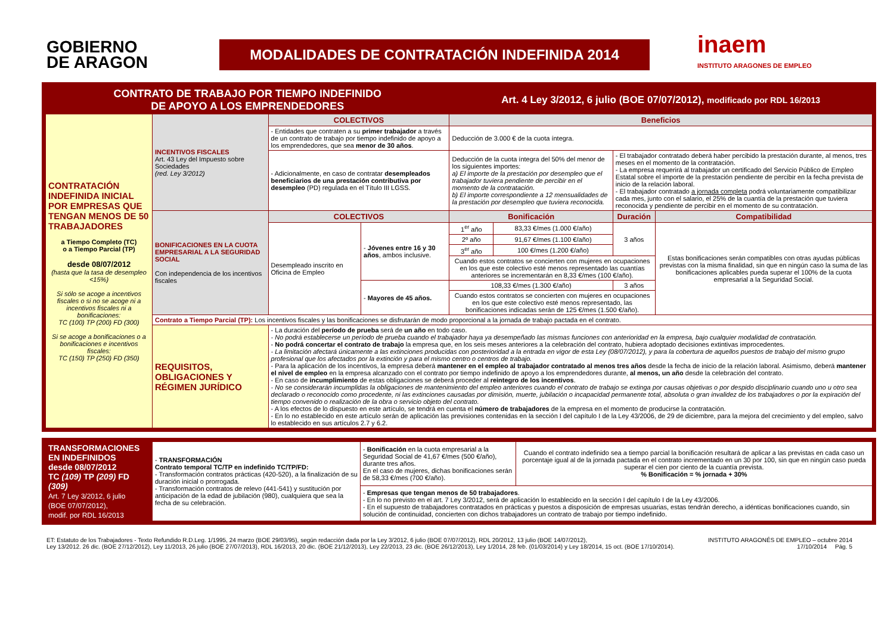GOBIERNO
DE ARAGON
MODALIDADES DE CONTRATACIÓN INDEFINIDA 2014
inaem
INSTITUTO ARAGONES DE EMPLEO
| CONTRATO DE TRABAJO POR TIEMPO INDEFINIDO DE APOYO A LOS EMPRENDEDORES | | | | Art. 4 Ley 3/2012, 6 julio (BOE 07/07/2012), modificado por RDL 16/2013 | | | |
| CONTRATACIÓN INDEFINIDA INICIAL POR EMPRESAS QUE TENGAN MENOS DE 50 TRABAJADORES a Tiempo Completo (TC) o a Tiempo Parcial (TP) desde 08/07/2012 (hasta que la tasa de desempleo <15%) Si sólo se acoge a incentivos fiscales o si no se acoge ni a incentivos fiscales ni a bonificaciones: TC (100) TP (200) FD (300) Si se acoge a bonificaciones o a bonificaciones e incentivos fiscales: TC (150) TP (250) FD (350) | INCENTIVOS FISCALES Art. 43 Ley del Impuesto sobre Sociedades (red. Ley 3/2012) | COLECTIVOS | | Beneficios | | | |
| | | - Entidades que contraten a su primer trabajador a través de un contrato de trabajo por tiempo indefinido de apoyo a los emprendedores, que sea menor de 30 años . | | Deducción de 3.000 € de la cuota íntegra. | | | |
| | | - Adicionalmente, en caso de contratar desempleados beneficiarios de una prestación contributiva por desempleo (PD) regulada en el Título III LGSS. | | Deducción de la cuota íntegra del 50% del menor de los siguientes importes: a) El importe de la prestación por desempleo que el trabajador tuviera pendiente de percibir en el momento de la contratación. b) El importe correspondiente a 12 mensualidades de la prestación por desempleo que tuviera reconocida. | | - El trabajador contratado deberá haber percibido la prestación durante, al menos, tres meses en el momento de la contratación. - La empresa requerirá al trabajador un certificado del Servicio Público de Empleo Estatal sobre el importe de la prestación pendiente de percibir en la fecha prevista de inicio de la relación laboral. - El trabajador contratado a jornada completa podrá voluntariamente compatibilizar cada mes, junto con el salario, el 25% de la cuantía de la prestación que tuviera reconocida y pendiente de percibir en el momento de su contratación. | |
| | BONIFICACIONES EN LA CUOTA EMPRESARIAL A LA SEGURIDAD SOCIAL Con independencia de los incentivos fiscales | COLECTIVOS | | Bonificación | | Duración | Compatibilidad |
| | | Desempleado inscrito en Oficina de Empleo | - Jóvenes entre 16 y 30 años , ambos inclusive. | 1<sup>er</sup> año | 83,33 €/mes (1.000 €/año) | 3 años | Estas bonificaciones serán compatibles con otras ayudas públicas previstas con la misma finalidad, sin que en ningún caso la suma de las bonificaciones aplicables pueda superar el 100% de la cuota empresarial a la Seguridad Social. |
| | | | | 2º año | 91,67 €/mes (1.100 €/año) | | |
| | | | | 3<sup>er</sup> año | 100 €/mes (1.200 €/año) | | |
| | | | | Cuando estos contratos se concierten con mujeres en ocupaciones en los que este colectivo esté menos representado las cuantías anteriores se incrementarán en 8,33 €/mes (100 €/año). | | | |
| | | | - Mayores de 45 años. | 108,33 €/mes (1.300 €/año) | | 3 años | |
| | | | | Cuando estos contratos se concierten con mujeres en ocupaciones en los que este colectivo esté menos representado, las bonificaciones indicadas serán de 125 €/mes (1.500 €/año). | | | |
| | Contrato a Tiempo Parcial (TP): Los incentivos fiscales y las bonificaciones se disfrutarán de modo proporcional a la jornada de trabajo pactada en el contrato. | | | | | | |
| | REQUISITOS, OBLIGACIONES Y RÉGIMEN JURÍDICO | - La duración del período de prueba será de un año en todo caso. - No podrá establecerse un período de prueba cuando el trabajador haya ya desempeñado las mismas funciones con anterioridad en la empresa, bajo cualquier modalidad de contratación. - No podrá concertar el contrato de trabajo la empresa que, en los seis meses anteriores a la celebración del contrato, hubiera adoptado decisiones extintivas improcedentes. - La limitación afectará únicamente a las extinciones producidas con posterioridad a la entrada en vigor de esta Ley (08/07/2012), y para la cobertura de aquellos puestos de trabajo del mismo grupo profesional que los afectados por la extinción y para el mismo centro o centros de trabajo. - Para la aplicación de los incentivos, la empresa deberá mantener en el empleo al trabajador contratado al menos tres años desde la fecha de inicio de la relación laboral. Asimismo, deberá mantener el nivel de empleo en la empresa alcanzado con el contrato por tiempo indefinido de apoyo a los emprendedores durante, al menos, un año desde la celebración del contrato. - En caso de incumplimiento de estas obligaciones se deberá proceder al reintegro de los incentivos . - No se considerarán incumplidas la obligaciones de mantenimiento del empleo anteriores cuando el contrato de trabajo se extinga por causas objetivas o por despido disciplinario cuando uno u otro sea declarado o reconocido como procedente, ni las extinciones causadas por dimisión, muerte, jubilación o incapacidad permanente total, absoluta o gran invalidez de los trabajadores o por la expiración del tiempo convenido o realización de la obra o servicio objeto del contrato. - A los efectos de lo dispuesto en este artículo, se tendrá en cuenta el número de trabajadores de la empresa en el momento de producirse la contratación. - En lo no establecido en este artículo serán de aplicación las previsiones contenidas en la sección I del capítulo I de la Ley 43/2006, de 29 de diciembre, para la mejora del crecimiento y del empleo, salvo lo establecido en sus artículos 2.7 y 6.2. | | | | | |
| TRANSFORMACIONES EN INDEFINIDOS desde 08/07/2012 TC (109) TP (209) FD (309) Art. 7 Ley 3/2012, 6 julio (BOE 07/07/2012), modif. por RDL 16/2013 | - TRANSFORMACIÓN Contrato temporal TC/TP en indefinido TC/TP/FD: - Transformación contratos prácticas (420-520), a la finalización de su duración inicial o prorrogada. - Transformación contratos de relevo (441-541) y sustitución por anticipación de la edad de jubilación (980), cualquiera que sea la fecha de su celebración. | - Bonificación en la cuota empresarial a la Seguridad Social de 41,67 €/mes (500 €/año), durante tres años. En el caso de mujeres, dichas bonificaciones serán de 58,33 €/mes (700 €/año). | Cuando el contrato indefinido sea a tiempo parcial la bonificación resultará de aplicar a las previstas en cada caso un porcentaje igual al de la jornada pactada en el contrato incrementado en un 30 por 100, sin que en ningún caso pueda superar el cien por ciento de la cuantía prevista. % Bonificación = % jornada + 30% |
| | | - Empresas que tengan menos de 50 trabajadores . - En lo no previsto en el art. 7 Ley 3/2012, será de aplicación lo establecido en la sección I del capítulo I de la Ley 43/2006. - En el supuesto de trabajadores contratados en prácticas y puestos a disposición de empresas usuarias, estas tendrán derecho, a idénticas bonificaciones cuando, sin solución de continuidad, concierten con dichos trabajadores un contrato de trabajo por tiempo indefinido. | |
ET: Estatuto de los Trabajadores - Texto Refundido R.D.Leg. 1/1995, 24 marzo (BOE 29/03/95), según redacción dada por la Ley 3/2012, 6 julio (BOE 07/07/2012), RDL 20/2012, 13 julio (BOE 14/07/2012),
Ley 13/2012. 26 dic. (BOE 27/12/2012), Ley 11/2013, 26 julio (BOE 27/07/2013), RDL 16/2013, 20 dic. (BOE 21/12/2013), Ley 22/2013, 23 dic. (BOE 26/12/2013), Ley 1/2014, 28 feb. (01/03/2014) y Ley 18/2014, 15 oct. (BOE 17/10/2014).
INSTITUTO ARAGONÉS DE EMPLEO – octubre 2014
17/10/2014 Pág. 5